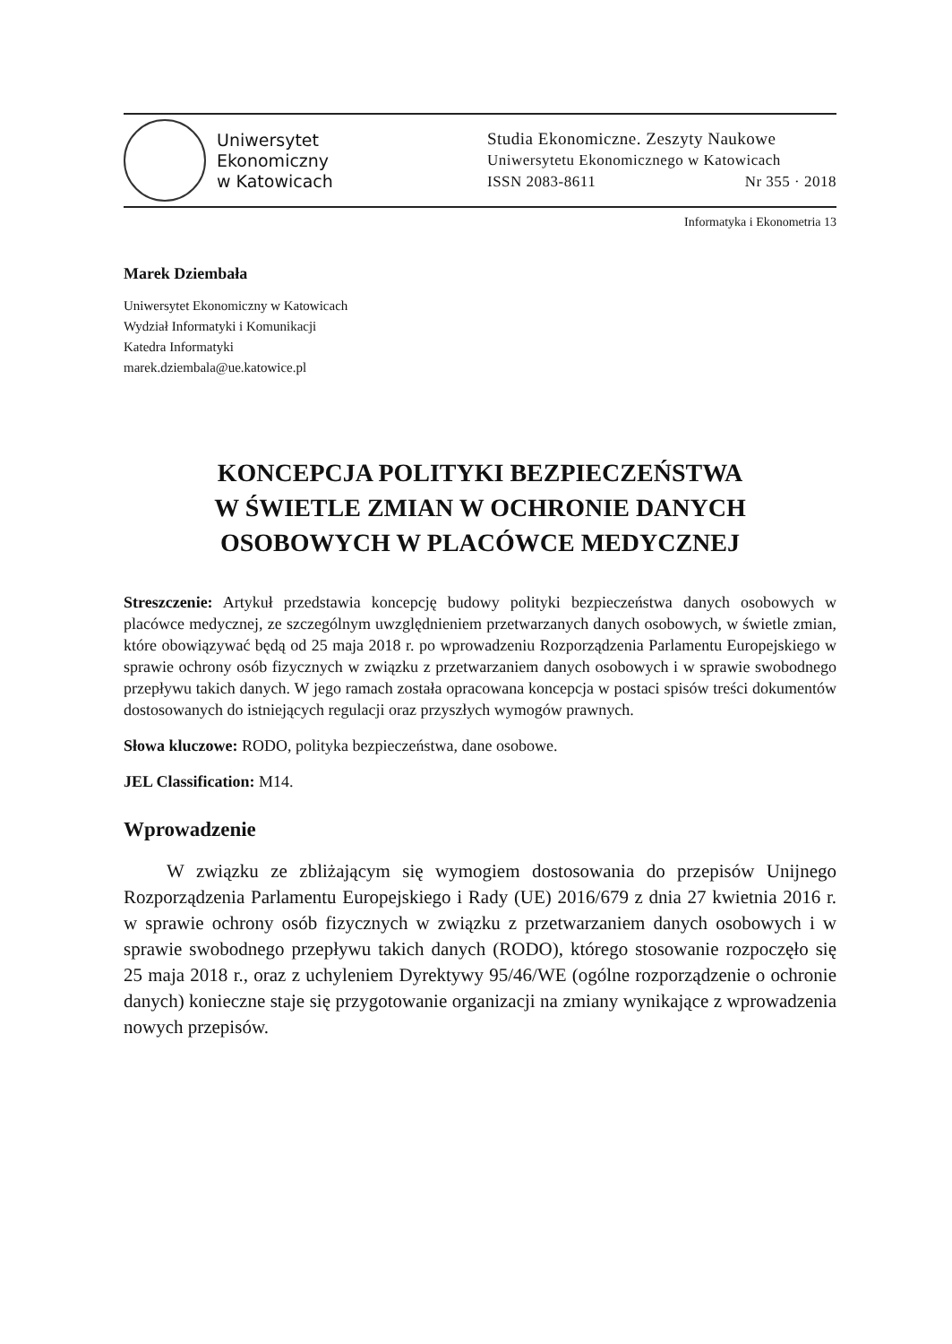Uniwersytet
Ekonomiczny
w Katowicach
Studia Ekonomiczne. Zeszyty Naukowe
Uniwersytetu Ekonomicznego w Katowicach
ISSN 2083-8611 Nr 355 · 2018
Informatyka i Ekonometria 13
Marek Dziembała
Uniwersytet Ekonomiczny w Katowicach
Wydział Informatyki i Komunikacji
Katedra Informatyki
marek.dziembala@ue.katowice.pl
KONCEPCJA POLITYKI BEZPIECZEŃSTWA
W ŚWIETLE ZMIAN W OCHRONIE DANYCH
OSOBOWYCH W PLACÓWCE MEDYCZNEJ
Streszczenie: Artykuł przedstawia koncepcję budowy polityki bezpieczeństwa danych osobowych w placówce medycznej, ze szczególnym uwzględnieniem przetwarzanych danych osobowych, w świetle zmian, które obowiązywać będą od 25 maja 2018 r. po wprowadzeniu Rozporządzenia Parlamentu Europejskiego w sprawie ochrony osób fizycznych w związku z przetwarzaniem danych osobowych i w sprawie swobodnego przepływu takich danych. W jego ramach została opracowana koncepcja w postaci spisów treści dokumentów dostosowanych do istniejących regulacji oraz przyszłych wymogów prawnych.
Słowa kluczowe: RODO, polityka bezpieczeństwa, dane osobowe.
JEL Classification: M14.
Wprowadzenie
W związku ze zbliżającym się wymogiem dostosowania do przepisów Unijnego Rozporządzenia Parlamentu Europejskiego i Rady (UE) 2016/679 z dnia 27 kwietnia 2016 r. w sprawie ochrony osób fizycznych w związku z przetwarzaniem danych osobowych i w sprawie swobodnego przepływu takich danych (RODO), którego stosowanie rozpoczęło się 25 maja 2018 r., oraz z uchyleniem Dyrektywy 95/46/WE (ogólne rozporządzenie o ochronie danych) konieczne staje się przygotowanie organizacji na zmiany wynikające z wprowadzenia nowych przepisów.